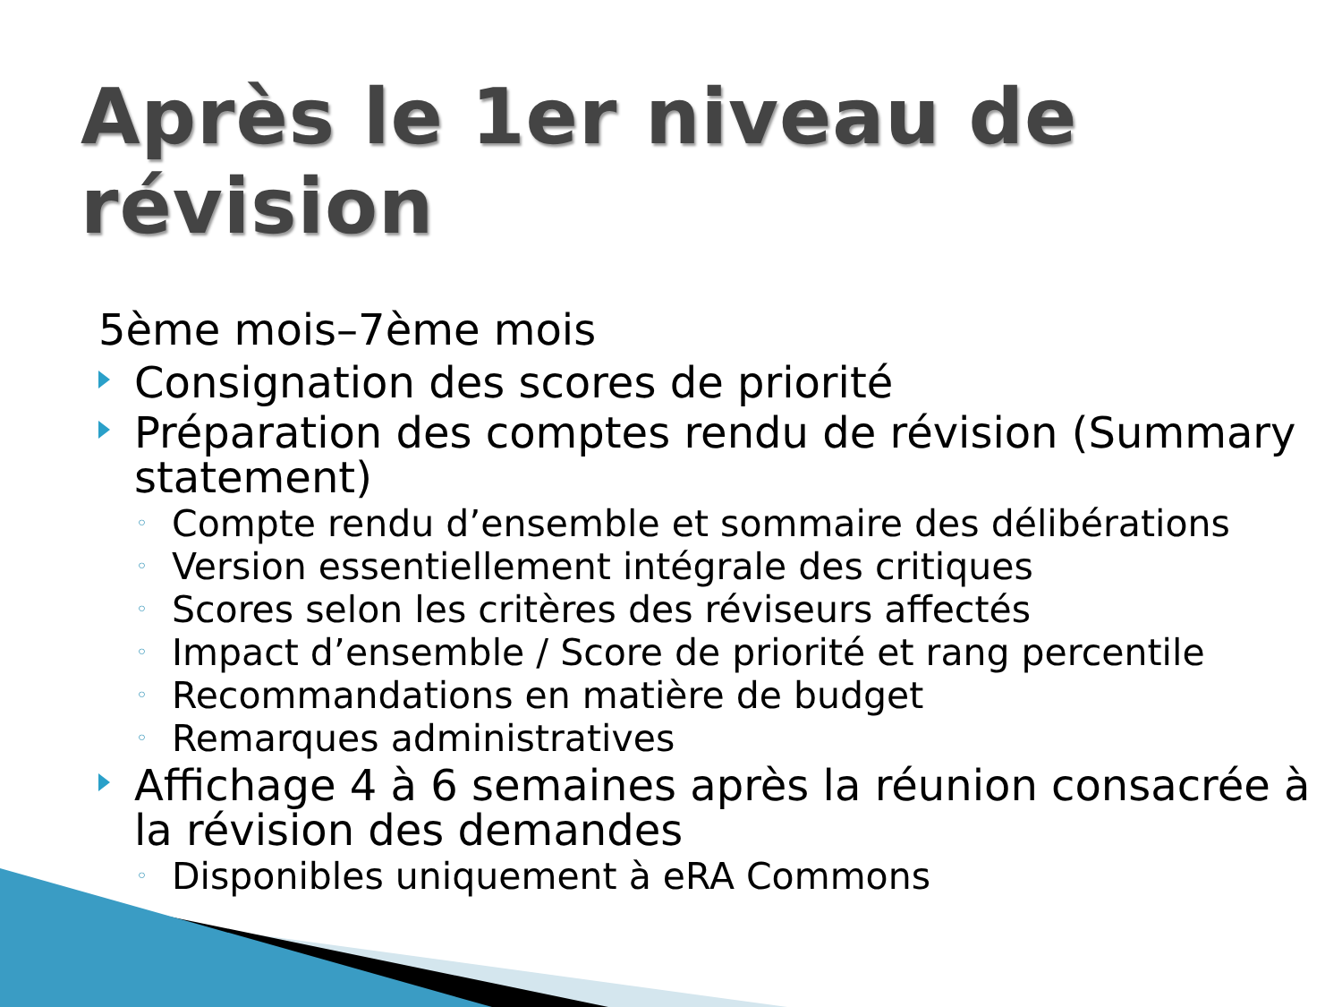Après le 1er niveau de révision
5ème mois–7ème mois
Consignation des scores de priorité
Préparation des comptes rendu de révision (Summary statement)
◦ Compte rendu d’ensemble et sommaire des délibérations
◦ Version essentiellement intégrale des critiques
◦ Scores selon les critères des réviseurs affectés
◦ Impact d’ensemble / Score de priorité et rang percentile
◦ Recommandations en matière de budget
◦ Remarques administratives
Affichage 4 à 6 semaines après la réunion consacrée à la révision des demandes
◦ Disponibles uniquement à eRA Commons